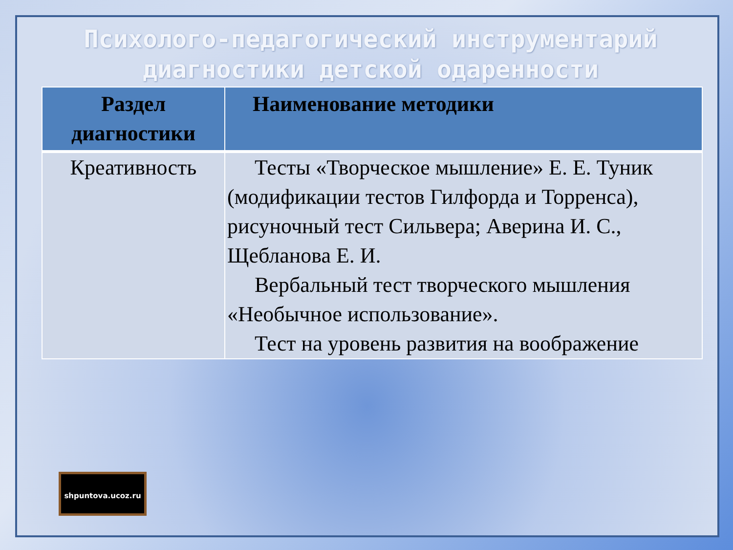Психолого-педагогический инструментарий диагностики детской одаренности
| Раздел диагностики | Наименование методики |
| --- | --- |
| Креативность | Тесты «Творческое мышление» Е. Е. Туник (модификации тестов Гилфорда и Торренса), рисуночный тест Сильвера; Аверина И. С., Щебланова Е. И. Вербальный тест творческого мышления «Необычное использование». Тест на уровень развития на воображение |
shpuntova.ucoz.ru